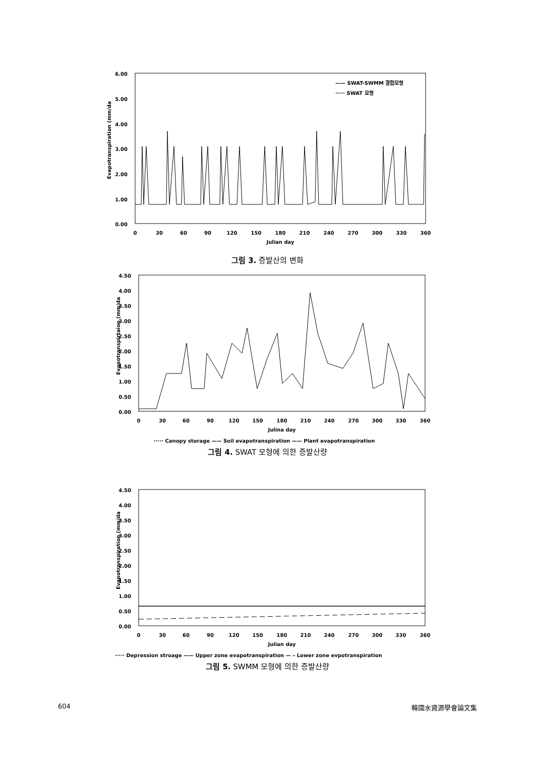Evapotranspiration (mm/da
6.00
5.00
4.00
3.00
2.00
1.00
0.00
0
30
60
90
120
150
180
210
240
270
300
330
360
Julian day
—— SWAT-SWMM 결합모형
····· SWAT 모형
그림 3. 증발산의 변화
Evapotranspirtaion (mm/da
4.50
4.00
3.50
3.00
2.50
2.00
1.50
1.00
0.50
0.00
0
30
60
90
120
150
180
210
240
270
300
330
360
Julina day
····· Canopy storage —— Soil evapotranspiration —— Plant evapotranspiration
그림 4. SWAT 모형에 의한 증발산량
Evapotranspiration (mm/da
4.50
4.00
3.50
3.00
2.50
2.00
1.50
1.00
0.50
0.00
0
30
60
90
120
150
180
210
240
270
300
330
360
Julian day
····· Depression stroage —— Upper zone evapotranspiration — – Lower zone evpotranspiration
그림 5. SWMM 모형에 의한 증발산량
604 韓國水資源學會論文集